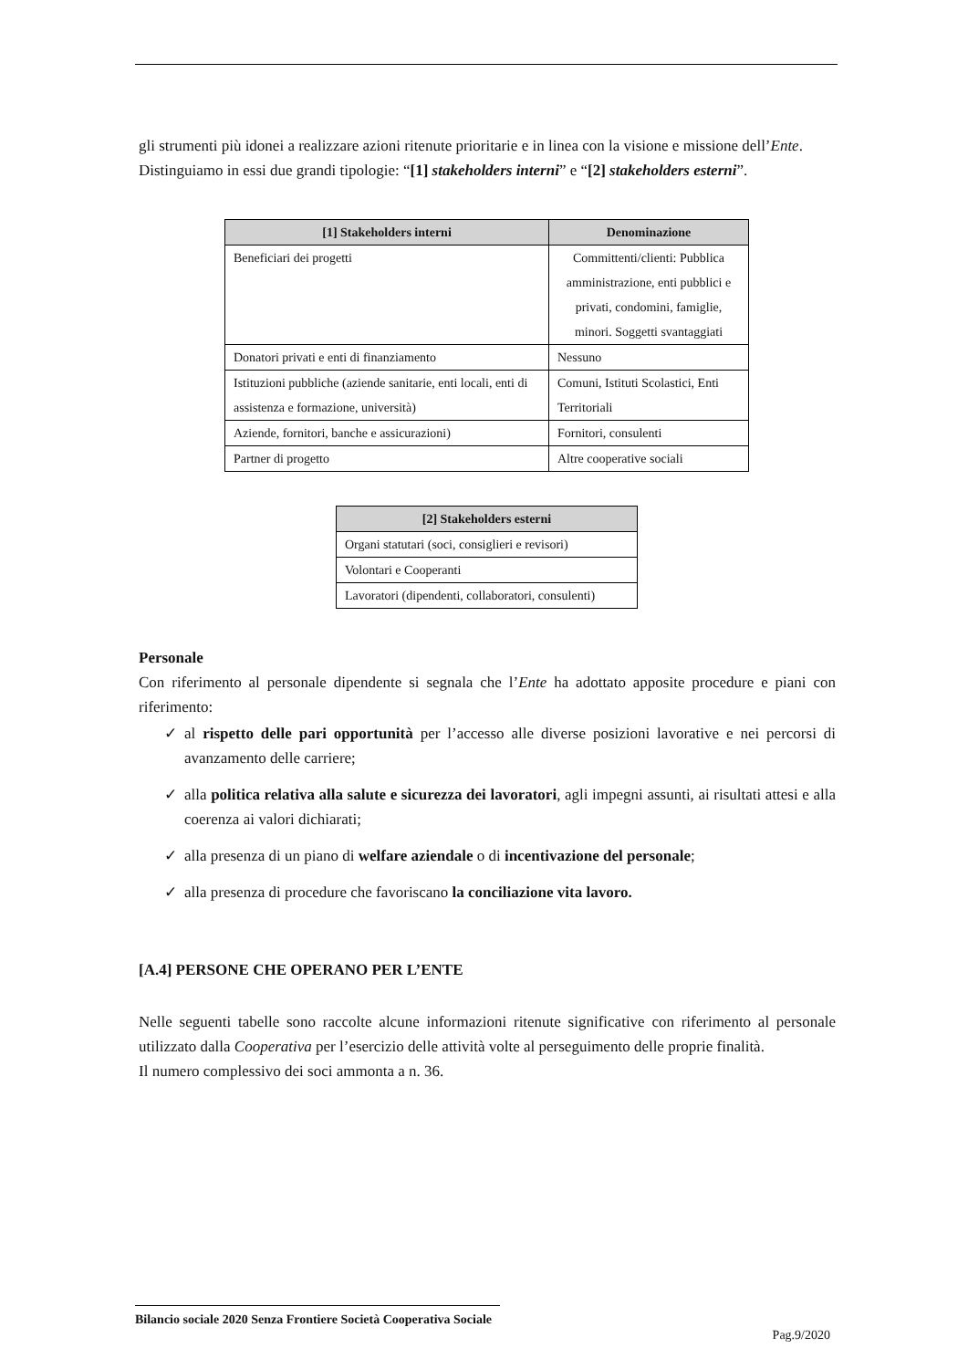gli strumenti più idonei a realizzare azioni ritenute prioritarie e in linea con la visione e missione dell’Ente.
Distinguiamo in essi due grandi tipologie: “[1] stakeholders interni” e “[2] stakeholders esterni”.
| [1] Stakeholders interni | Denominazione |
| --- | --- |
| Beneficiari dei progetti | Committenti/clienti: Pubblica amministrazione, enti pubblici e privati, condomini, famiglie, minori. Soggetti svantaggiati |
| Donatori privati e enti di finanziamento | Nessuno |
| Istituzioni pubbliche (aziende sanitarie, enti locali, enti di assistenza e formazione, università) | Comuni, Istituti Scolastici, Enti Territoriali |
| Aziende, fornitori, banche e assicurazioni) | Fornitori, consulenti |
| Partner di progetto | Altre cooperative sociali |
| [2] Stakeholders esterni |
| --- |
| Organi statutari (soci, consiglieri e revisori) |
| Volontari e Cooperanti |
| Lavoratori (dipendenti, collaboratori, consulenti) |
Personale
Con riferimento al personale dipendente si segnala che l’Ente ha adottato apposite procedure e piani con riferimento:
✓ al rispetto delle pari opportunità per l’accesso alle diverse posizioni lavorative e nei percorsi di avanzamento delle carriere;
✓ alla politica relativa alla salute e sicurezza dei lavoratori, agli impegni assunti, ai risultati attesi e alla coerenza ai valori dichiarati;
✓ alla presenza di un piano di welfare aziendale o di incentivazione del personale;
✓ alla presenza di procedure che favoriscano la conciliazione vita lavoro.
[A.4] PERSONE CHE OPERANO PER L’ENTE
Nelle seguenti tabelle sono raccolte alcune informazioni ritenute significative con riferimento al personale utilizzato dalla Cooperativa per l’esercizio delle attività volte al perseguimento delle proprie finalità.
Il numero complessivo dei soci ammonta a n. 36.
Bilancio sociale 2020 Senza Frontiere Società Cooperativa Sociale
Pag.9/2020